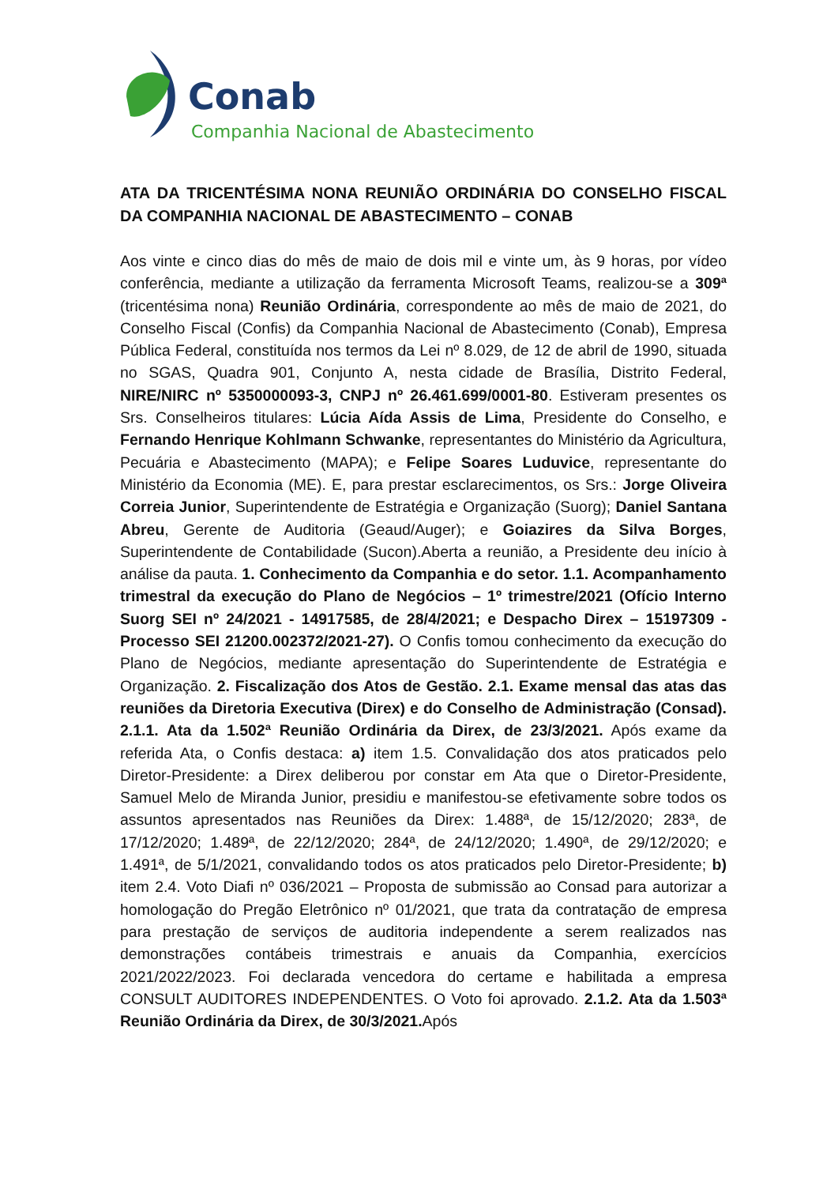Conab
Companhia Nacional de Abastecimento
ATA DA TRICENTÉSIMA NONA REUNIÃO ORDINÁRIA DO CONSELHO FISCAL DA COMPANHIA NACIONAL DE ABASTECIMENTO – CONAB
Aos vinte e cinco dias do mês de maio de dois mil e vinte um, às 9 horas, por vídeo conferência, mediante a utilização da ferramenta Microsoft Teams, realizou-se a 309ª (tricentésima nona) Reunião Ordinária, correspondente ao mês de maio de 2021, do Conselho Fiscal (Confis) da Companhia Nacional de Abastecimento (Conab), Empresa Pública Federal, constituída nos termos da Lei nº 8.029, de 12 de abril de 1990, situada no SGAS, Quadra 901, Conjunto A, nesta cidade de Brasília, Distrito Federal, NIRE/NIRC nº 5350000093-3, CNPJ nº 26.461.699/0001-80. Estiveram presentes os Srs. Conselheiros titulares: Lúcia Aída Assis de Lima, Presidente do Conselho, e Fernando Henrique Kohlmann Schwanke, representantes do Ministério da Agricultura, Pecuária e Abastecimento (MAPA); e Felipe Soares Luduvice, representante do Ministério da Economia (ME). E, para prestar esclarecimentos, os Srs.: Jorge Oliveira Correia Junior, Superintendente de Estratégia e Organização (Suorg); Daniel Santana Abreu, Gerente de Auditoria (Geaud/Auger); e Goiazires da Silva Borges, Superintendente de Contabilidade (Sucon).Aberta a reunião, a Presidente deu início à análise da pauta. 1. Conhecimento da Companhia e do setor. 1.1. Acompanhamento trimestral da execução do Plano de Negócios – 1º trimestre/2021 (Ofício Interno Suorg SEI nº 24/2021 - 14917585, de 28/4/2021; e Despacho Direx – 15197309 - Processo SEI 21200.002372/2021-27). O Confis tomou conhecimento da execução do Plano de Negócios, mediante apresentação do Superintendente de Estratégia e Organização. 2. Fiscalização dos Atos de Gestão. 2.1. Exame mensal das atas das reuniões da Diretoria Executiva (Direx) e do Conselho de Administração (Consad). 2.1.1. Ata da 1.502ª Reunião Ordinária da Direx, de 23/3/2021. Após exame da referida Ata, o Confis destaca: a) item 1.5. Convalidação dos atos praticados pelo Diretor-Presidente: a Direx deliberou por constar em Ata que o Diretor-Presidente, Samuel Melo de Miranda Junior, presidiu e manifestou-se efetivamente sobre todos os assuntos apresentados nas Reuniões da Direx: 1.488ª, de 15/12/2020; 283ª, de 17/12/2020; 1.489ª, de 22/12/2020; 284ª, de 24/12/2020; 1.490ª, de 29/12/2020; e 1.491ª, de 5/1/2021, convalidando todos os atos praticados pelo Diretor-Presidente; b) item 2.4. Voto Diafi nº 036/2021 – Proposta de submissão ao Consad para autorizar a homologação do Pregão Eletrônico nº 01/2021, que trata da contratação de empresa para prestação de serviços de auditoria independente a serem realizados nas demonstrações contábeis trimestrais e anuais da Companhia, exercícios 2021/2022/2023. Foi declarada vencedora do certame e habilitada a empresa CONSULT AUDITORES INDEPENDENTES. O Voto foi aprovado. 2.1.2. Ata da 1.503ª Reunião Ordinária da Direx, de 30/3/2021. Após